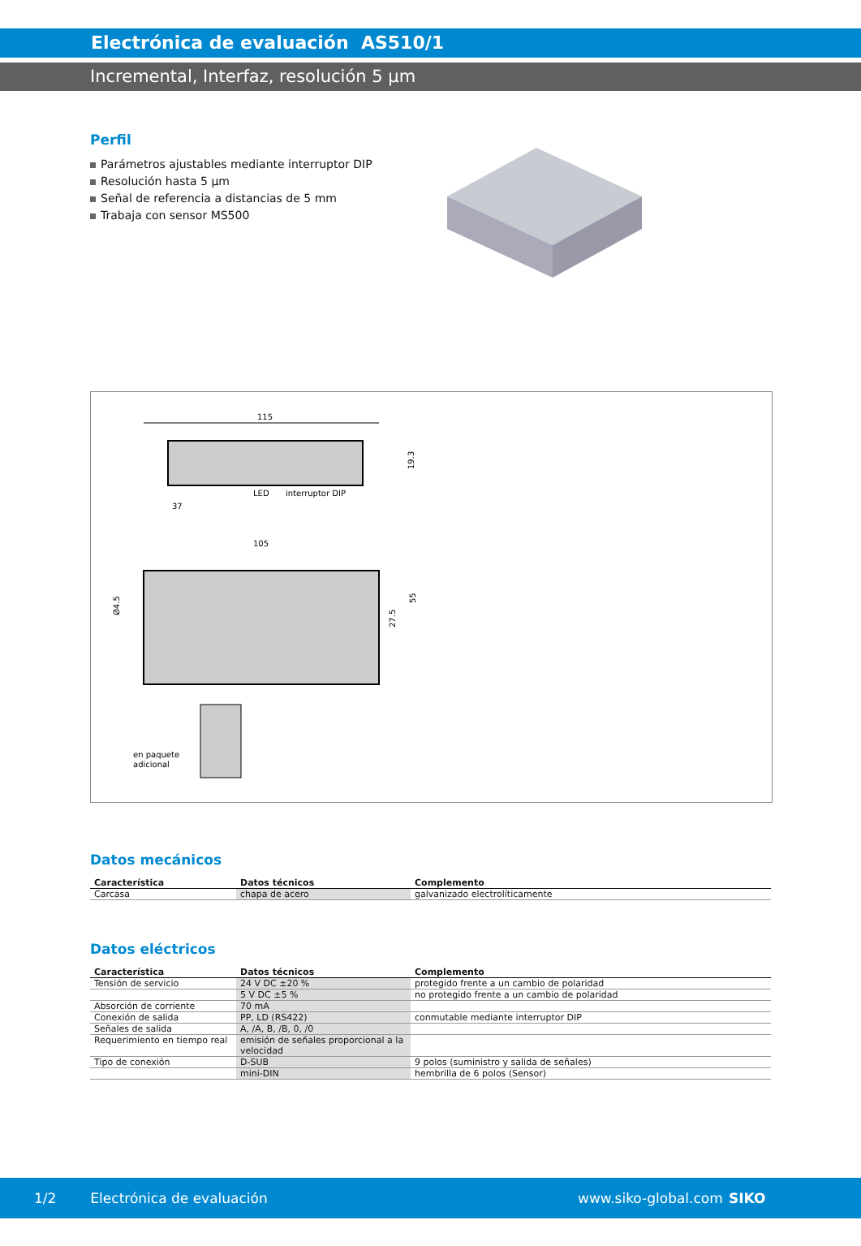Electrónica de evaluación AS510/1
Incremental, Interfaz, resolución 5 µm
Perfil
Parámetros ajustables mediante interruptor DIP
Resolución hasta 5 µm
Señal de referencia a distancias de 5 mm
Trabaja con sensor MS500
115
LED
interruptor DIP
37
19.3
105
Ø4.5
27.5
55
en paquete
adicional
Datos mecánicos
| Característica | Datos técnicos | Complemento |
| --- | --- | --- |
| Carcasa | chapa de acero | galvanizado electrolíticamente |
Datos eléctricos
| Característica | Datos técnicos | Complemento |
| --- | --- | --- |
| Tensión de servicio | 24 V DC ±20 % | protegido frente a un cambio de polaridad |
| | 5 V DC ±5 % | no protegido frente a un cambio de polaridad |
| Absorción de corriente | 70 mA | |
| Conexión de salida | PP, LD (RS422) | conmutable mediante interruptor DIP |
| Señales de salida | A, /A, B, /B, 0, /0 | |
| Requerimiento en tiempo real | emisión de señales proporcional a la velocidad | |
| Tipo de conexión | D-SUB | 9 polos (suministro y salida de señales) |
| | mini-DIN | hembrilla de 6 polos (Sensor) |
1/2 Electrónica de evaluación www.siko-global.com SIKO